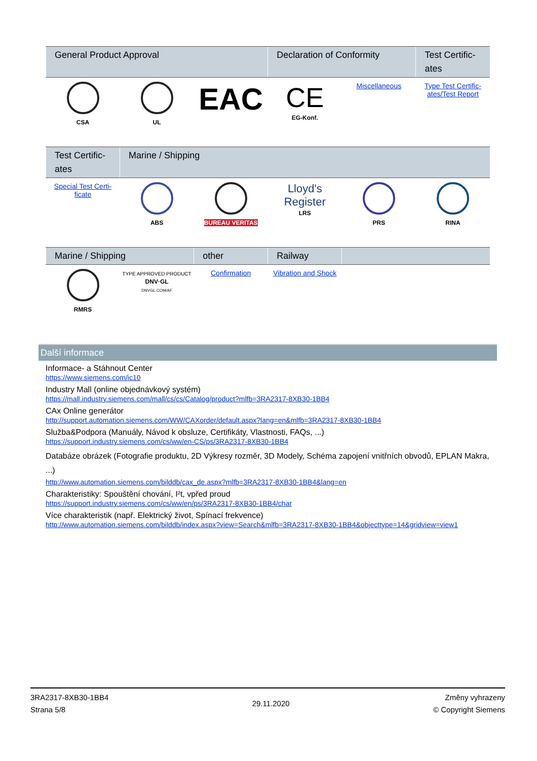| General Product Approval | | | Declaration of Conformity | | Test Certific-ates |
| --- | --- | --- | --- | --- | --- |
| CSA | UL | EAC | CE EG-Konf. | Miscellaneous | Type Test Certific-ates/Test Report |
| Test Certific-ates | Marine / Shipping | | | | |
| --- | --- | --- | --- | --- | --- |
| Special Test Certi-ficate | ABS | BUREAU VERITAS | Lloyd's Register LRS | PRS | RINA |
| Marine / Shipping | | other | Railway | | |
| --- | --- | --- | --- | --- | --- |
| RMRS | TYPE APPROVED PRODUCT DNV·GL DNVGL.COM/AF | Confirmation | Vibration and Shock | | |
Další informace
Informace- a Stáhnout Center
https://www.siemens.com/ic10
Industry Mall (online objednávkový systém)
https://mall.industry.siemens.com/mall/cs/cs/Catalog/product?mlfb=3RA2317-8XB30-1BB4
CAx Online generátor
http://support.automation.siemens.com/WW/CAXorder/default.aspx?lang=en&mlfb=3RA2317-8XB30-1BB4
Služba&Podpora (Manuály, Návod k obsluze, Certifikáty, Vlastnosti, FAQs, ...)
https://support.industry.siemens.com/cs/ww/en-CS/ps/3RA2317-8XB30-1BB4
Databáze obrázek (Fotografie produktu, 2D Výkresy rozměr, 3D Modely, Schéma zapojení vnitřních obvodů, EPLAN Makra, ...)
http://www.automation.siemens.com/bilddb/cax_de.aspx?mlfb=3RA2317-8XB30-1BB4&lang=en
Charakteristiky: Spouštění chování, I²t, vpřed proud
https://support.industry.siemens.com/cs/ww/en/ps/3RA2317-8XB30-1BB4/char
Více charakteristik (např. Elektrický život, Spínací frekvence)
http://www.automation.siemens.com/bilddb/index.aspx?view=Search&mlfb=3RA2317-8XB30-1BB4&objecttype=14&gridview=view1
3RA2317-8XB30-1BB4
Strana 5/8
29.11.2020
Změny vyhrazeny
© Copyright Siemens